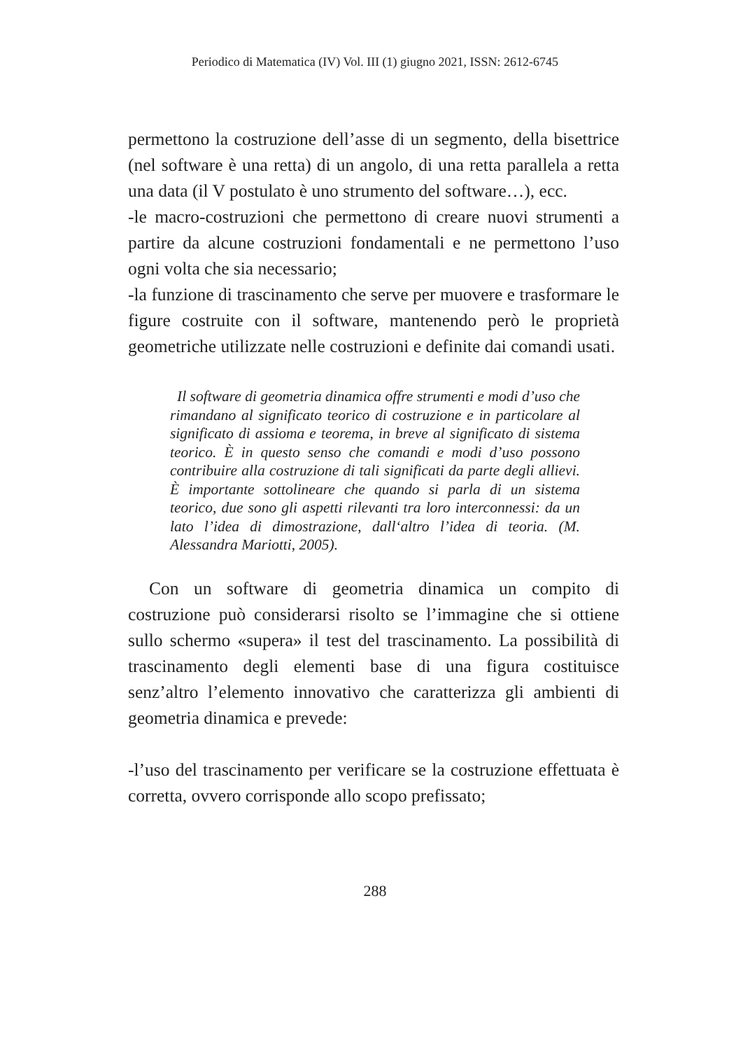Periodico di Matematica (IV) Vol. III (1) giugno 2021, ISSN: 2612-6745
permettono la costruzione dell’asse di un segmento, della bisettrice (nel software è una retta) di un angolo, di una retta parallela a retta una data (il V postulato è uno strumento del software…), ecc.
-le macro-costruzioni che permettono di creare nuovi strumenti a partire da alcune costruzioni fondamentali e ne permettono l’uso ogni volta che sia necessario;
-la funzione di trascinamento che serve per muovere e trasformare le figure costruite con il software, mantenendo però le proprietà geometriche utilizzate nelle costruzioni e definite dai comandi usati.
Il software di geometria dinamica offre strumenti e modi d’uso che rimandano al significato teorico di costruzione e in particolare al significato di assioma e teorema, in breve al significato di sistema teorico. È in questo senso che comandi e modi d’uso possono contribuire alla costruzione di tali significati da parte degli allievi. È importante sottolineare che quando si parla di un sistema teorico, due sono gli aspetti rilevanti tra loro interconnessi: da un lato l’idea di dimostrazione, dall‘altro l’idea di teoria. (M. Alessandra Mariotti, 2005).
Con un software di geometria dinamica un compito di costruzione può considerarsi risolto se l’immagine che si ottiene sullo schermo «supera» il test del trascinamento. La possibilità di trascinamento degli elementi base di una figura costituisce senz’altro l’elemento innovativo che caratterizza gli ambienti di geometria dinamica e prevede:
-l’uso del trascinamento per verificare se la costruzione effettuata è corretta, ovvero corrisponde allo scopo prefissato;
288